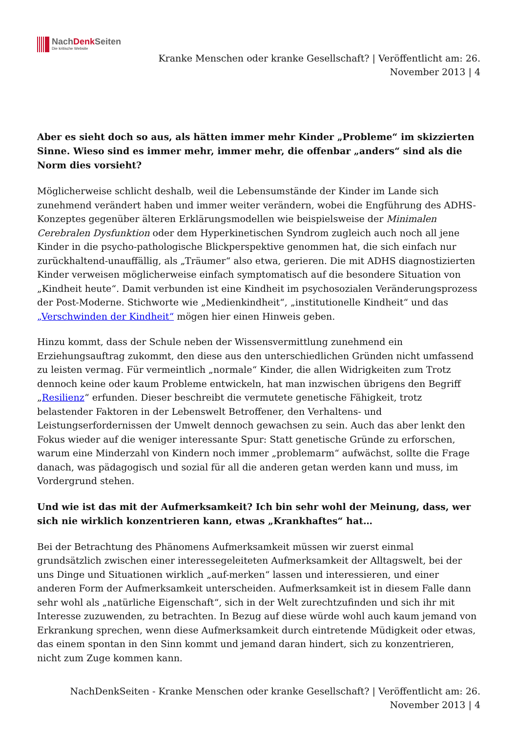NachDenk Seiten
Die kritische Website
Kranke Menschen oder kranke Gesellschaft? | Veröffentlicht am: 26. November 2013 | 4
Aber es sieht doch so aus, als hätten immer mehr Kinder „Probleme“ im skizzierten Sinne. Wieso sind es immer mehr, immer mehr, die offenbar „anders“ sind als die Norm dies vorsieht?
Möglicherweise schlicht deshalb, weil die Lebensumstände der Kinder im Lande sich zunehmend verändert haben und immer weiter verändern, wobei die Engführung des ADHS-Konzeptes gegenüber älteren Erklärungsmodellen wie beispielsweise der Minimalen Cerebralen Dysfunktion oder dem Hyperkinetischen Syndrom zugleich auch noch all jene Kinder in die psycho-pathologische Blickperspektive genommen hat, die sich einfach nur zurückhaltend-unauffällig, als „Träumer“ also etwa, gerieren. Die mit ADHS diagnostizierten Kinder verweisen möglicherweise einfach symptomatisch auf die besondere Situation von „Kindheit heute“. Damit verbunden ist eine Kindheit im psychosozialen Veränderungsprozess der Post-Moderne. Stichworte wie „Medienkindheit“, „institutionelle Kindheit“ und das „Verschwinden der Kindheit“ mögen hier einen Hinweis geben.
Hinzu kommt, dass der Schule neben der Wissensvermittlung zunehmend ein Erziehungsauftrag zukommt, den diese aus den unterschiedlichen Gründen nicht umfassend zu leisten vermag. Für vermeintlich „normale“ Kinder, die allen Widrigkeiten zum Trotz dennoch keine oder kaum Probleme entwickeln, hat man inzwischen übrigens den Begriff „Resilienz“ erfunden. Dieser beschreibt die vermutete genetische Fähigkeit, trotz belastender Faktoren in der Lebenswelt Betroffener, den Verhaltens- und Leistungserfordernissen der Umwelt dennoch gewachsen zu sein. Auch das aber lenkt den Fokus wieder auf die weniger interessante Spur: Statt genetische Gründe zu erforschen, warum eine Minderzahl von Kindern noch immer „problemarm“ aufwächst, sollte die Frage danach, was pädagogisch und sozial für all die anderen getan werden kann und muss, im Vordergrund stehen.
Und wie ist das mit der Aufmerksamkeit? Ich bin sehr wohl der Meinung, dass, wer sich nie wirklich konzentrieren kann, etwas „Krankhaftes“ hat…
Bei der Betrachtung des Phänomens Aufmerksamkeit müssen wir zuerst einmal grundsätzlich zwischen einer interessegeleiteten Aufmerksamkeit der Alltagswelt, bei der uns Dinge und Situationen wirklich „auf-merken“ lassen und interessieren, und einer anderen Form der Aufmerksamkeit unterscheiden. Aufmerksamkeit ist in diesem Falle dann sehr wohl als „natürliche Eigenschaft“, sich in der Welt zurechtzufinden und sich ihr mit Interesse zuzuwenden, zu betrachten. In Bezug auf diese würde wohl auch kaum jemand von Erkrankung sprechen, wenn diese Aufmerksamkeit durch eintretende Müdigkeit oder etwas, das einem spontan in den Sinn kommt und jemand daran hindert, sich zu konzentrieren, nicht zum Zuge kommen kann.
NachDenkSeiten - Kranke Menschen oder kranke Gesellschaft? | Veröffentlicht am: 26.
November 2013 | 4